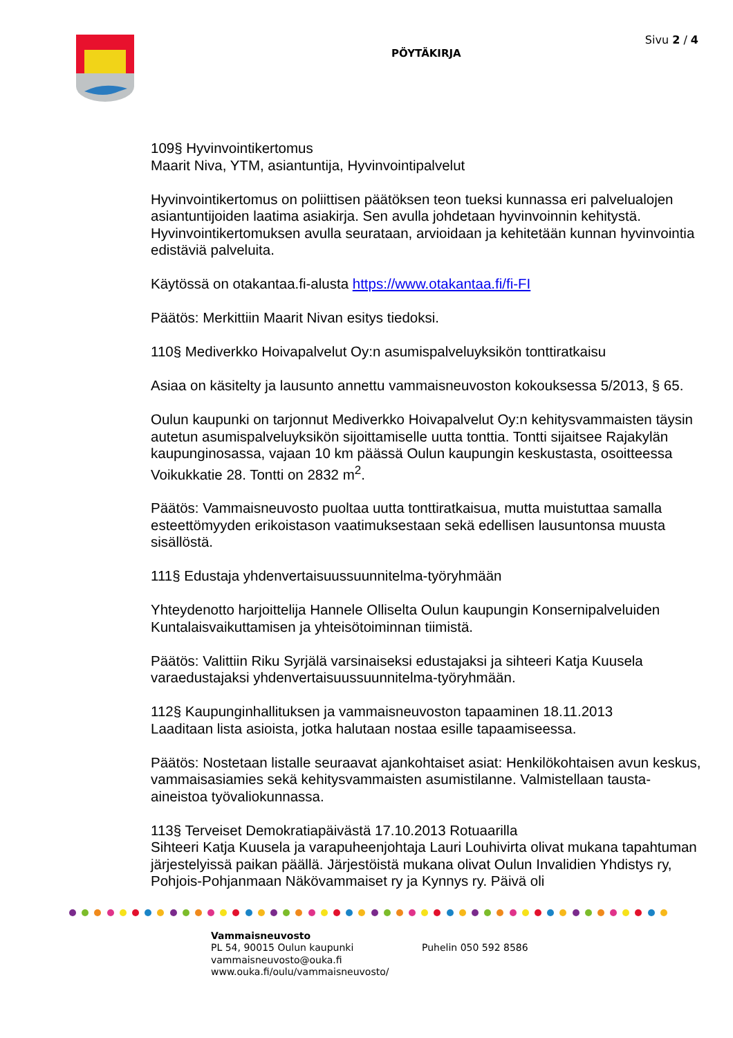PÖYTÄKIRJA
Sivu 2 / 4
109§ Hyvinvointikertomus
Maarit Niva, YTM, asiantuntija, Hyvinvointipalvelut
Hyvinvointikertomus on poliittisen päätöksen teon tueksi kunnassa eri palvelualojen asiantuntijoiden laatima asiakirja. Sen avulla johdetaan hyvinvoinnin kehitystä. Hyvinvointikertomuksen avulla seurataan, arvioidaan ja kehitetään kunnan hyvinvointia edistäviä palveluita.
Käytössä on otakantaa.fi-alusta https://www.otakantaa.fi/fi-FI
Päätös: Merkittiin Maarit Nivan esitys tiedoksi.
110§ Mediverkko Hoivapalvelut Oy:n asumispalveluyksikön tonttiratkaisu
Asiaa on käsitelty ja lausunto annettu vammaisneuvoston kokouksessa 5/2013, § 65.
Oulun kaupunki on tarjonnut Mediverkko Hoivapalvelut Oy:n kehitysvammaisten täysin autetun asumispalveluyksikön sijoittamiselle uutta tonttia. Tontti sijaitsee Rajakylän kaupunginosassa, vajaan 10 km päässä Oulun kaupungin keskustasta, osoitteessa Voikukkatie 28. Tontti on 2832 m<sup>2</sup>.
Päätös: Vammaisneuvosto puoltaa uutta tonttiratkaisua, mutta muistuttaa samalla esteettömyyden erikoistason vaatimuksestaan sekä edellisen lausuntonsa muusta sisällöstä.
111§ Edustaja yhdenvertaisuussuunnitelma-työryhmään
Yhteydenotto harjoittelija Hannele Olliselta Oulun kaupungin Konsernipalveluiden Kuntalaisvaikuttamisen ja yhteisötoiminnan tiimistä.
Päätös: Valittiin Riku Syrjälä varsinaiseksi edustajaksi ja sihteeri Katja Kuusela varaedustajaksi yhdenvertaisuussuunnitelma-työryhmään.
112§ Kaupunginhallituksen ja vammaisneuvoston tapaaminen 18.11.2013
Laaditaan lista asioista, jotka halutaan nostaa esille tapaamiseessa.
Päätös: Nostetaan listalle seuraavat ajankohtaiset asiat: Henkilökohtaisen avun keskus, vammaisasiamies sekä kehitysvammaisten asumistilanne. Valmistellaan tausta-aineistoa työvaliokunnassa.
113§ Terveiset Demokratiapäivästä 17.10.2013 Rotuaarilla
Sihteeri Katja Kuusela ja varapuheenjohtaja Lauri Louhivirta olivat mukana tapahtuman järjestelyissä paikan päällä. Järjestöistä mukana olivat Oulun Invalidien Yhdistys ry, Pohjois-Pohjanmaan Näkövammaiset ry ja Kynnys ry. Päivä oli
Vammaisneuvosto
PL 54, 90015 Oulun kaupunki
vammaisneuvosto@ouka.fi
www.ouka.fi/oulu/vammaisneuvosto/
Puhelin 050 592 8586